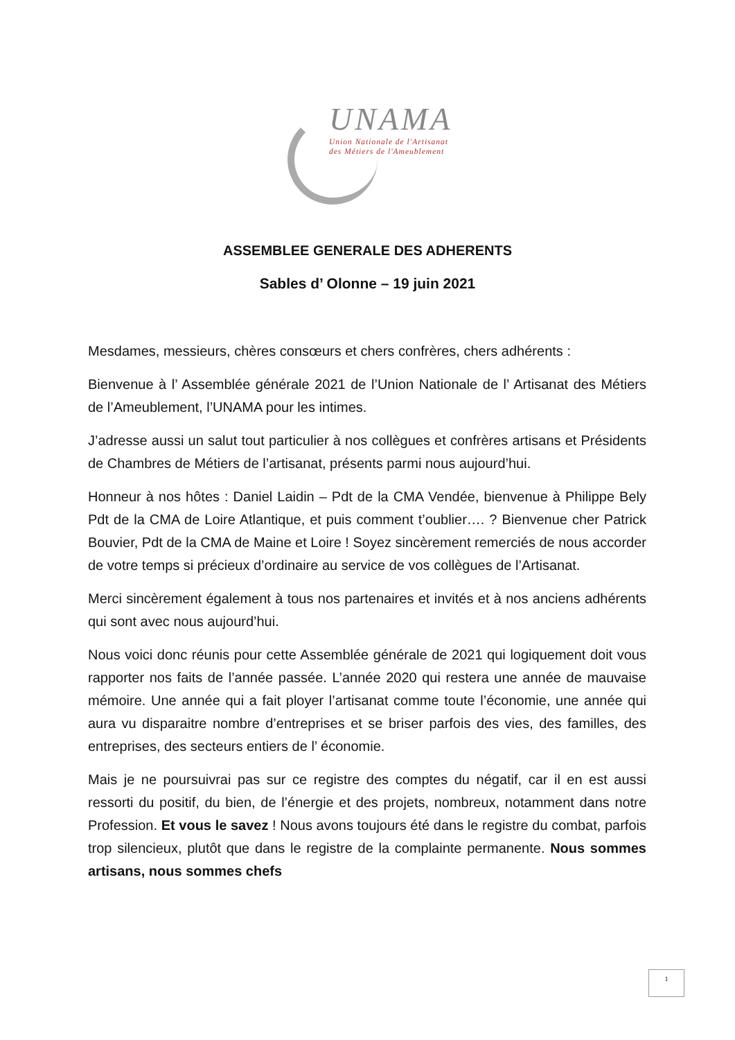UNAMA
Union Nationale de l'Artisanat
des Métiers de l'Ameublement
ASSEMBLEE GENERALE DES ADHERENTS
Sables d’ Olonne – 19 juin 2021
Mesdames, messieurs, chères consœurs et chers confrères, chers adhérents :
Bienvenue à l’ Assemblée générale 2021 de l’Union Nationale de l’ Artisanat des Métiers de l’Ameublement, l’UNAMA pour les intimes.
J’adresse aussi un salut tout particulier à nos collègues et confrères artisans et Présidents de Chambres de Métiers de l’artisanat, présents parmi nous aujourd’hui.
Honneur à nos hôtes : Daniel Laidin – Pdt de la CMA Vendée, bienvenue à Philippe Bely Pdt de la CMA de Loire Atlantique, et puis comment t’oublier…. ? Bienvenue cher Patrick Bouvier, Pdt de la CMA de Maine et Loire ! Soyez sincèrement remerciés de nous accorder de votre temps si précieux d’ordinaire au service de vos collègues de l’Artisanat.
Merci sincèrement également à tous nos partenaires et invités et à nos anciens adhérents qui sont avec nous aujourd’hui.
Nous voici donc réunis pour cette Assemblée générale de 2021 qui logiquement doit vous rapporter nos faits de l’année passée. L’année 2020 qui restera une année de mauvaise mémoire. Une année qui a fait ployer l’artisanat comme toute l’économie, une année qui aura vu disparaitre nombre d’entreprises et se briser parfois des vies, des familles, des entreprises, des secteurs entiers de l’ économie.
Mais je ne poursuivrai pas sur ce registre des comptes du négatif, car il en est aussi ressorti du positif, du bien, de l’énergie et des projets, nombreux, notamment dans notre Profession. Et vous le savez ! Nous avons toujours été dans le registre du combat, parfois trop silencieux, plutôt que dans le registre de la complainte permanente. Nous sommes artisans, nous sommes chefs
1